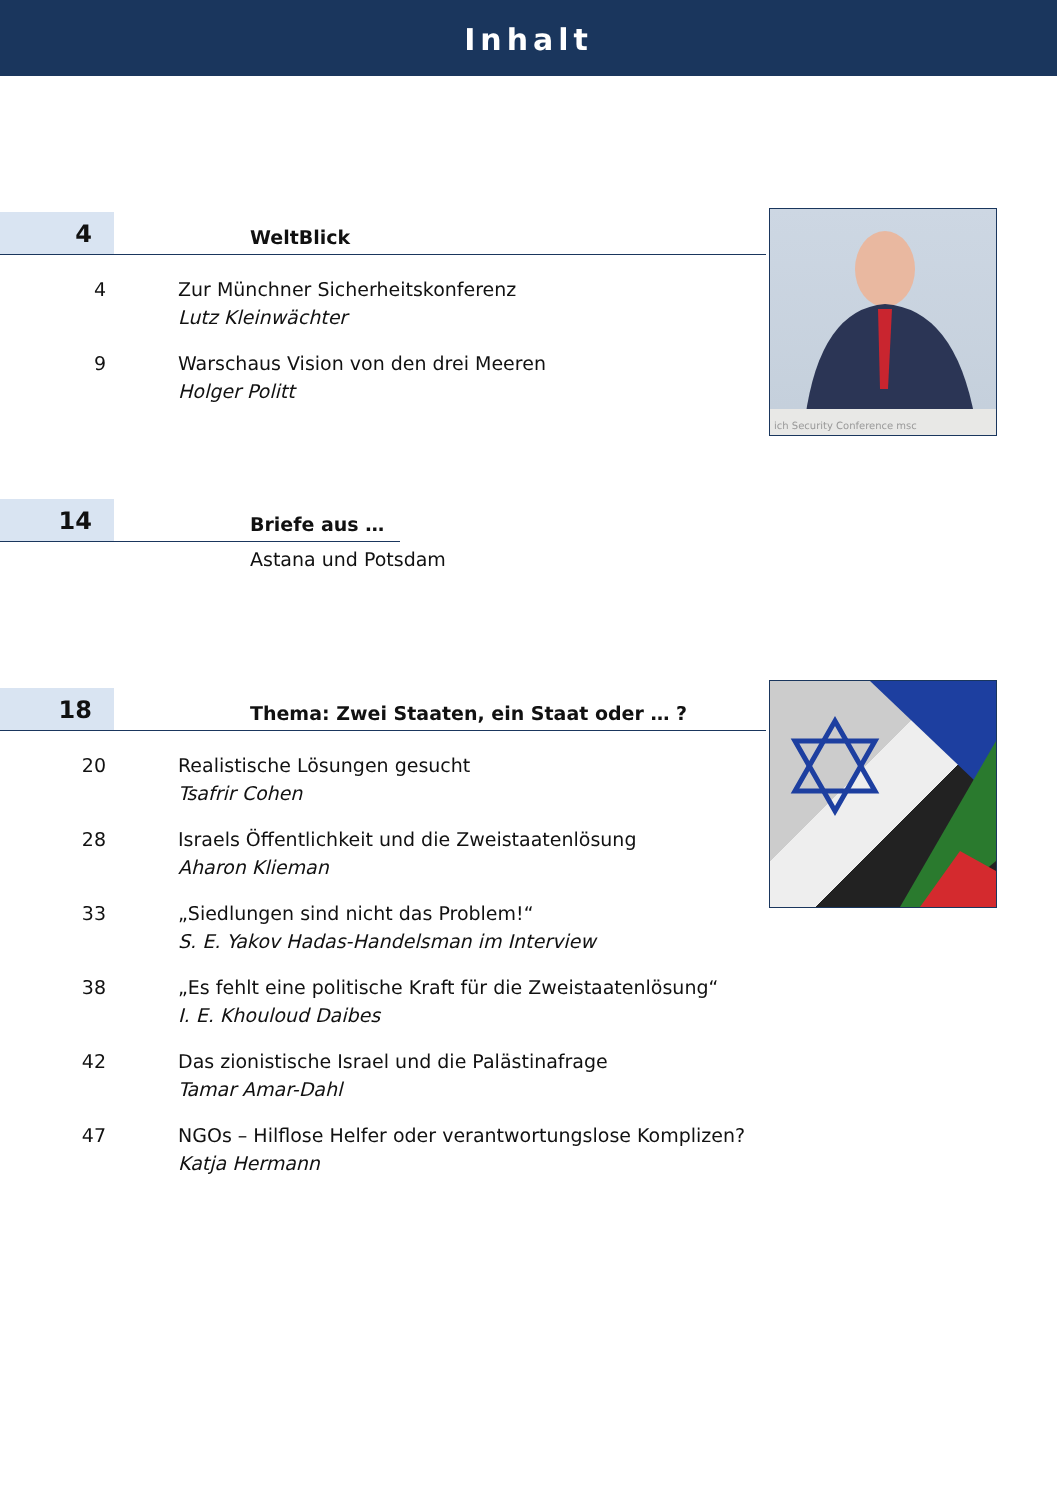Inhalt
ich Security Conference msc
4
WeltBlick
4 Zur Münchner Sicherheitskonferenz
Lutz Kleinwächter
9 Warschaus Vision von den drei Meeren
Holger Politt
14
Briefe aus …
Astana und Potsdam
18
Thema: Zwei Staaten, ein Staat oder … ?
20 Realistische Lösungen gesucht
Tsafrir Cohen
28 Israels Öffentlichkeit und die Zweistaatenlösung
Aharon Klieman
33 „Siedlungen sind nicht das Problem!“
S. E. Yakov Hadas-Handelsman im Interview
38 „Es fehlt eine politische Kraft für die Zweistaatenlösung“
I. E. Khouloud Daibes
42 Das zionistische Israel und die Palästinafrage
Tamar Amar-Dahl
47 NGOs – Hilflose Helfer oder verantwortungslose Komplizen?
Katja Hermann